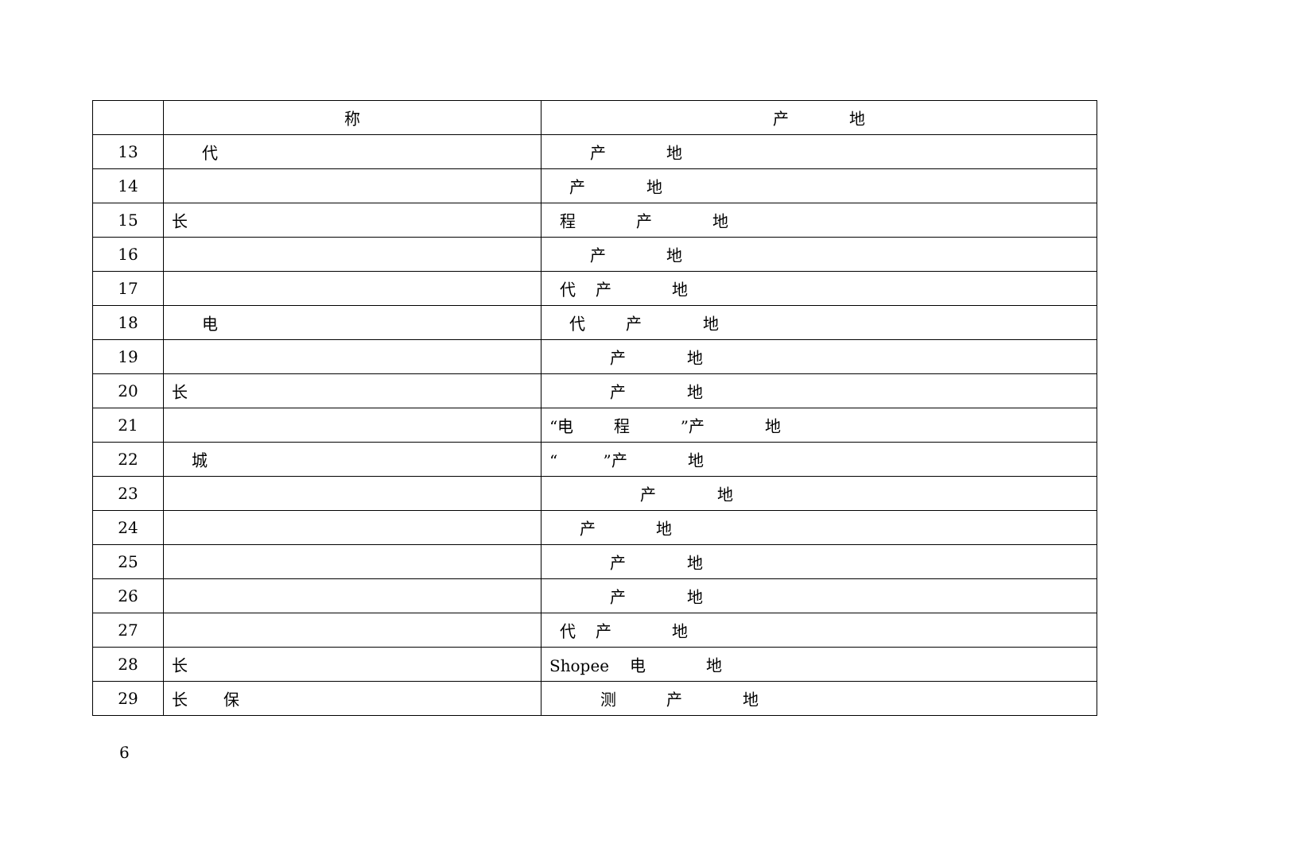| | 称 | 产 地 |
| --- | --- | --- |
| 13 | 代 | 产 地 |
| 14 | | 产 地 |
| 15 | 长 | 程 产 地 |
| 16 | | 产 地 |
| 17 | | 代 产 地 |
| 18 | 电 | 代 产 地 |
| 19 | | 产 地 |
| 20 | 长 | 产 地 |
| 21 | | “电 程 ”产 地 |
| 22 | 城 | “ ”产 地 |
| 23 | | 产 地 |
| 24 | | 产 地 |
| 25 | | 产 地 |
| 26 | | 产 地 |
| 27 | | 代 产 地 |
| 28 | 长 | Shopee 电 地 |
| 29 | 长 保 | 测 产 地 |
6